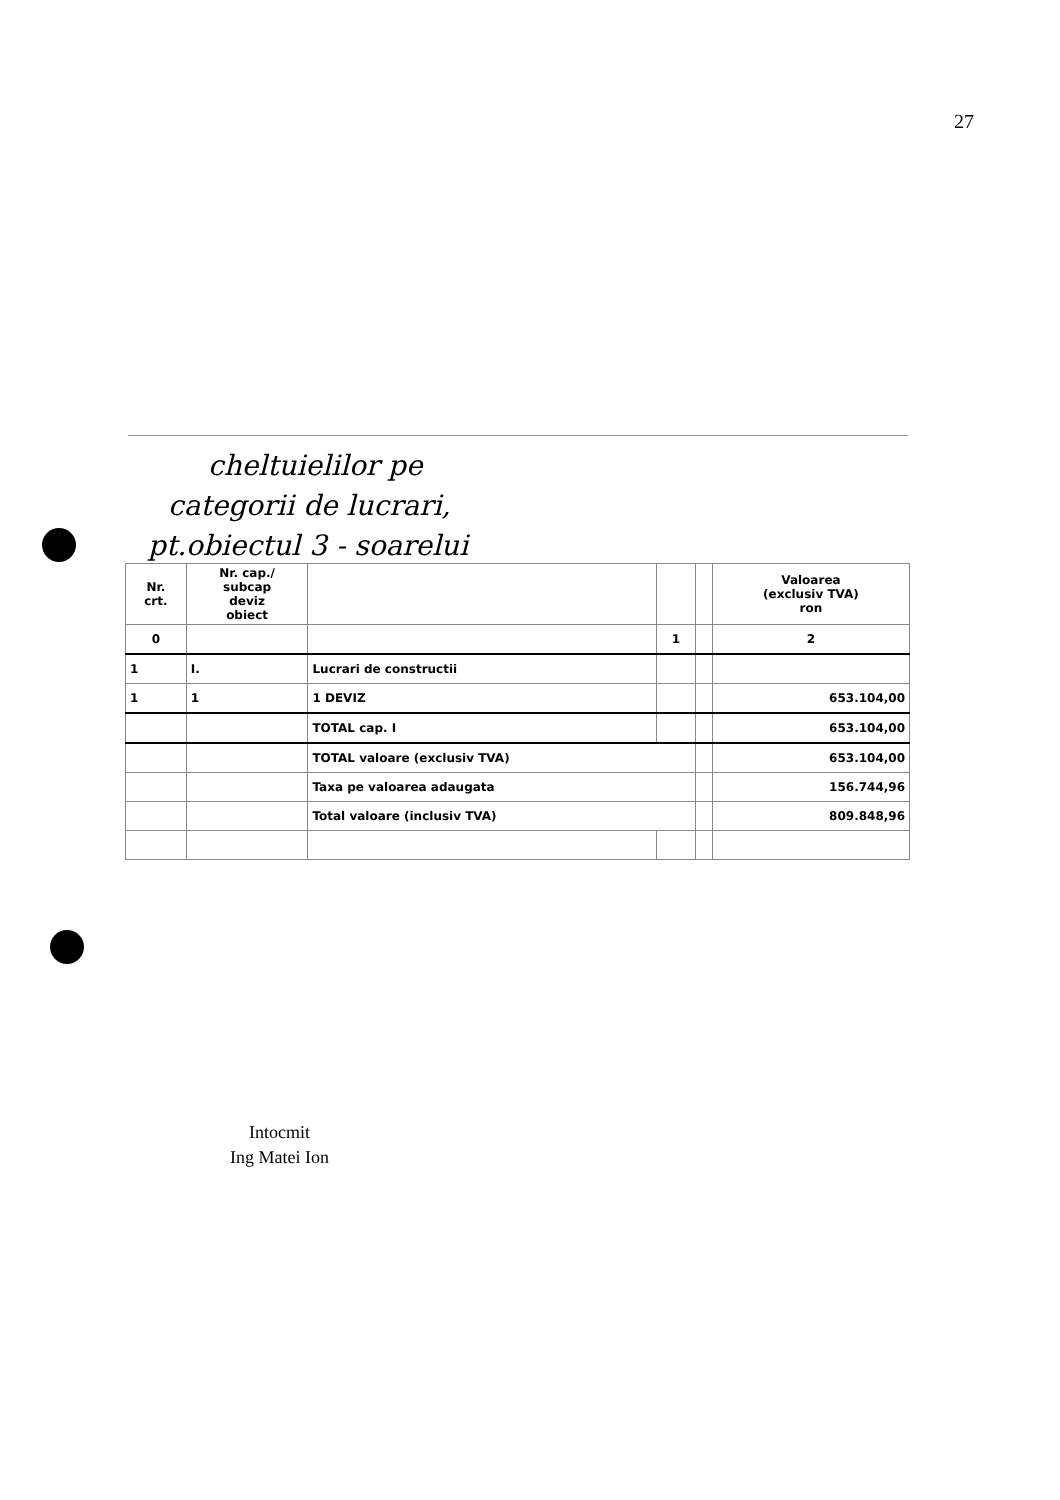27
cheltuielilor pe
categorii de lucrari,
pt.obiectul 3 - soarelui
| Nr. crt. | Nr. cap./ subcap deviz obiect | | | | Valoarea (exclusiv TVA) ron |
| --- | --- | --- | --- | --- | --- |
| 0 | | | 1 | | 2 |
| 1 | I. | Lucrari de constructii | | | |
| 1 | 1 | 1 DEVIZ | | | 653.104,00 |
| | | TOTAL cap. I | | | 653.104,00 |
| | | TOTAL valoare (exclusiv TVA) | | | 653.104,00 |
| | | Taxa pe valoarea adaugata | | | 156.744,96 |
| | | Total valoare (inclusiv TVA) | | | 809.848,96 |
Intocmit
Ing Matei Ion